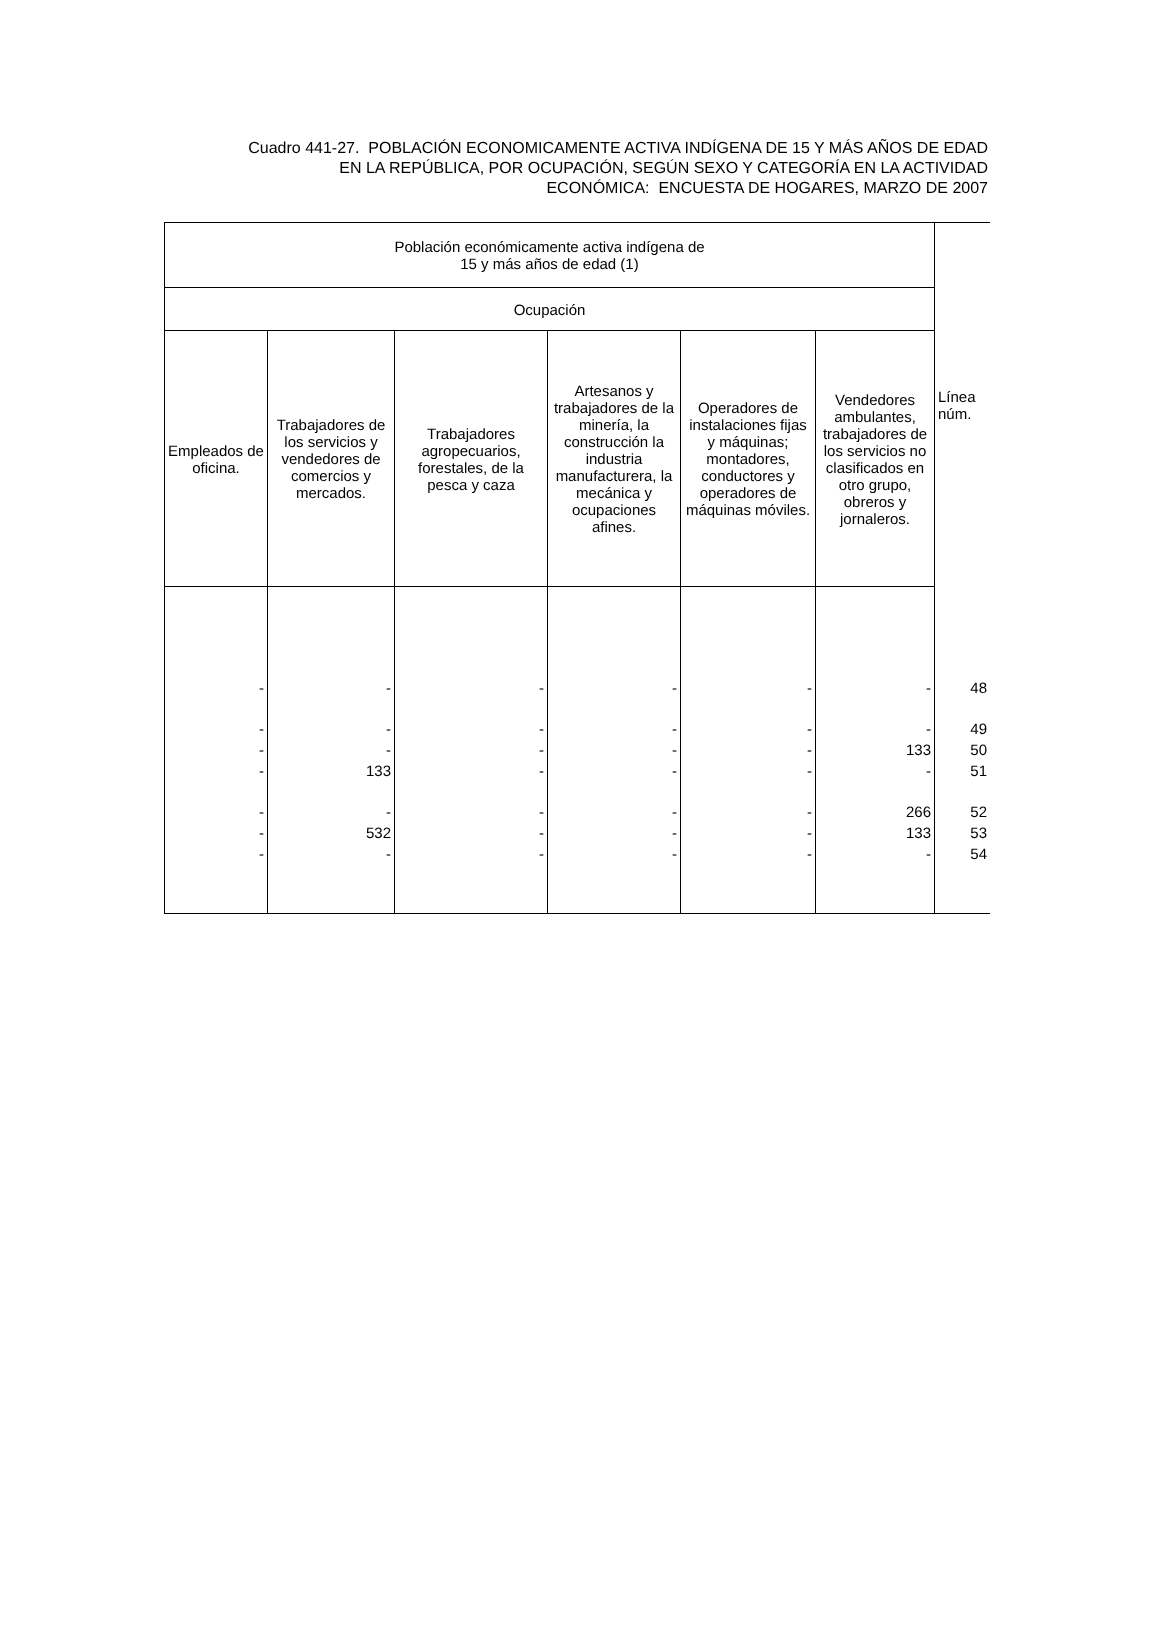Cuadro 441-27. POBLACIÓN ECONOMICAMENTE ACTIVA INDÍGENA DE 15 Y MÁS AÑOS DE EDAD
EN LA REPÚBLICA, POR OCUPACIÓN, SEGÚN SEXO Y CATEGORÍA EN LA ACTIVIDAD
ECONÓMICA: ENCUESTA DE HOGARES, MARZO DE 2007
| Población económicamente activa indígena de 15 y más años de edad (1) | | | | | | Línea núm. |
| --- | --- | --- | --- | --- | --- | --- |
| Ocupación | | | | | | |
| Empleados de oficina. | Trabajadores de los servicios y vendedores de comercios y mercados. | Trabajadores agropecuarios, forestales, de la pesca y caza | Artesanos y trabajadores de la minería, la construcción la industria manufacturera, la mecánica y ocupaciones afines. | Operadores de instalaciones fijas y máquinas; montadores, conductores y operadores de máquinas móviles. | Vendedores ambulantes, trabajadores de los servicios no clasificados en otro grupo, obreros y jornaleros. | |
| - | - | - | - | - | - | 48 |
| - | - | - | - | - | - | 49 |
| - | - | - | - | - | 133 | 50 |
| - | 133 | - | - | - | - | 51 |
| - | - | - | - | - | 266 | 52 |
| - | 532 | - | - | - | 133 | 53 |
| - | - | - | - | - | - | 54 |